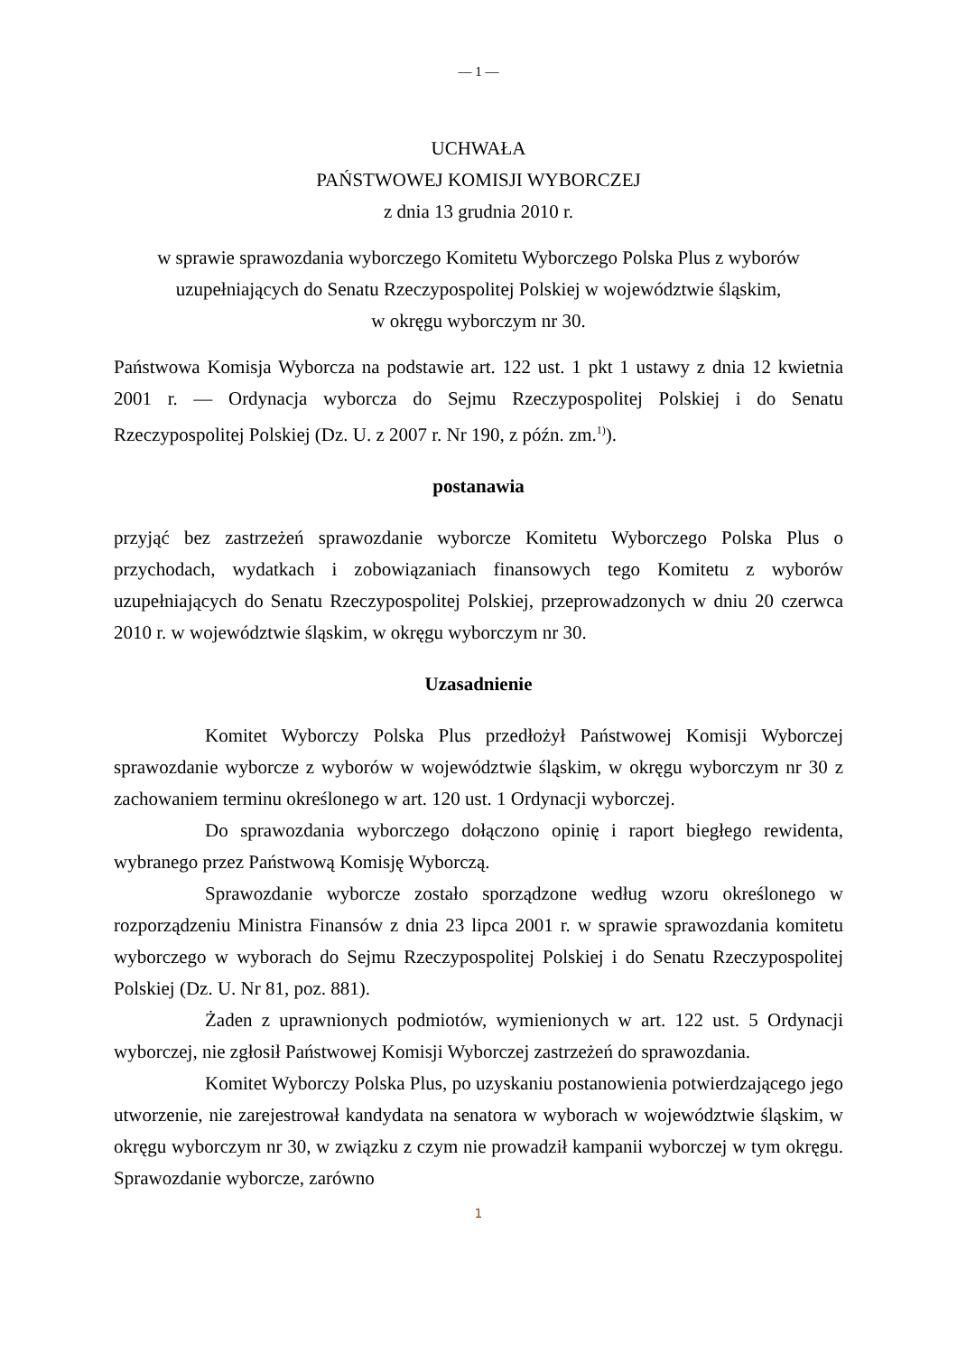— 1 —
UCHWAŁA
PAŃSTWOWEJ KOMISJI WYBORCZEJ
z dnia 13 grudnia 2010 r.
w sprawie sprawozdania wyborczego Komitetu Wyborczego Polska Plus z wyborów
uzupełniających do Senatu Rzeczypospolitej Polskiej w województwie śląskim,
w okręgu wyborczym nr 30.
Państwowa Komisja Wyborcza na podstawie art. 122 ust. 1 pkt 1 ustawy z dnia 12 kwietnia 2001 r. — Ordynacja wyborcza do Sejmu Rzeczypospolitej Polskiej i do Senatu Rzeczypospolitej Polskiej (Dz. U. z 2007 r. Nr 190, z późn. zm.<sup>1)</sup>).
postanawia
przyjąć bez zastrzeżeń sprawozdanie wyborcze Komitetu Wyborczego Polska Plus o przychodach, wydatkach i zobowiązaniach finansowych tego Komitetu z wyborów uzupełniających do Senatu Rzeczypospolitej Polskiej, przeprowadzonych w dniu 20 czerwca 2010 r. w województwie śląskim, w okręgu wyborczym nr 30.
Uzasadnienie
Komitet Wyborczy Polska Plus przedłożył Państwowej Komisji Wyborczej sprawozdanie wyborcze z wyborów w województwie śląskim, w okręgu wyborczym nr 30 z zachowaniem terminu określonego w art. 120 ust. 1 Ordynacji wyborczej.
Do sprawozdania wyborczego dołączono opinię i raport biegłego rewidenta, wybranego przez Państwową Komisję Wyborczą.
Sprawozdanie wyborcze zostało sporządzone według wzoru określonego w rozporządzeniu Ministra Finansów z dnia 23 lipca 2001 r. w sprawie sprawozdania komitetu wyborczego w wyborach do Sejmu Rzeczypospolitej Polskiej i do Senatu Rzeczypospolitej Polskiej (Dz. U. Nr 81, poz. 881).
Żaden z uprawnionych podmiotów, wymienionych w art. 122 ust. 5 Ordynacji wyborczej, nie zgłosił Państwowej Komisji Wyborczej zastrzeżeń do sprawozdania.
Komitet Wyborczy Polska Plus, po uzyskaniu postanowienia potwierdzającego jego utworzenie, nie zarejestrował kandydata na senatora w wyborach w województwie śląskim, w okręgu wyborczym nr 30, w związku z czym nie prowadził kampanii wyborczej w tym okręgu. Sprawozdanie wyborcze, zarówno
1